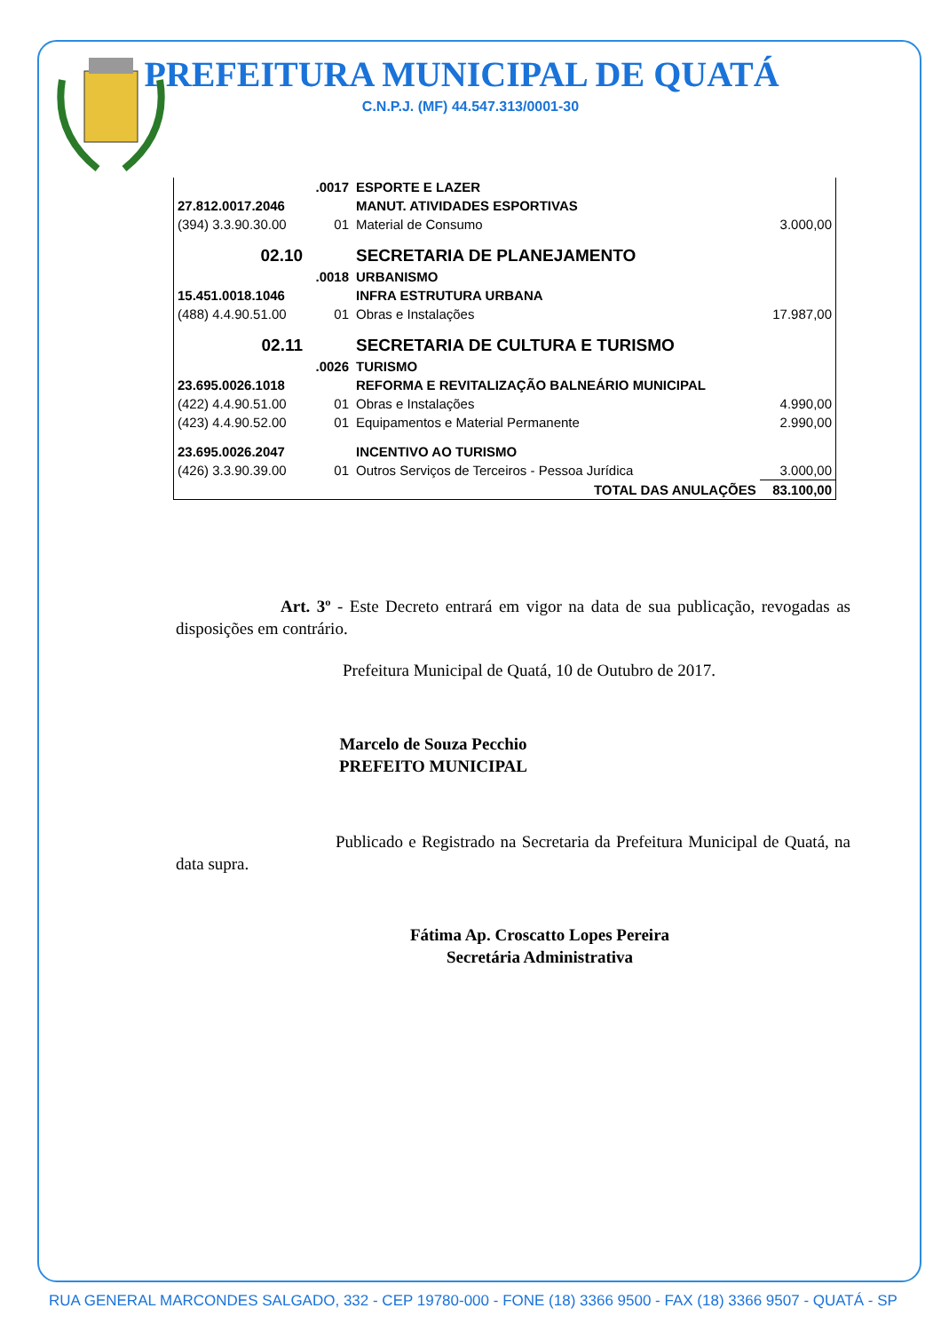PREFEITURA MUNICIPAL DE QUATÁ
C.N.P.J. (MF) 44.547.313/0001-30
| | .0017 | ESPORTE E LAZER | |
| 27.812.0017.2046 | | MANUT. ATIVIDADES ESPORTIVAS | |
| (394) 3.3.90.30.00 | 01 | Material de Consumo | 3.000,00 |
| 02.10 | | SECRETARIA DE PLANEJAMENTO | |
| | .0018 | URBANISMO | |
| 15.451.0018.1046 | | INFRA ESTRUTURA URBANA | |
| (488) 4.4.90.51.00 | 01 | Obras e Instalações | 17.987,00 |
| 02.11 | | SECRETARIA DE CULTURA E TURISMO | |
| | .0026 | TURISMO | |
| 23.695.0026.1018 | | REFORMA E REVITALIZAÇÃO BALNEÁRIO MUNICIPAL | |
| (422) 4.4.90.51.00 | 01 | Obras e Instalações | 4.990,00 |
| (423) 4.4.90.52.00 | 01 | Equipamentos e Material Permanente | 2.990,00 |
| 23.695.0026.2047 | | INCENTIVO AO TURISMO | |
| (426) 3.3.90.39.00 | 01 | Outros Serviços de Terceiros - Pessoa Jurídica | 3.000,00 |
| | | TOTAL DAS ANULAÇÕES | 83.100,00 |
Art. 3º - Este Decreto entrará em vigor na data de sua publicação, revogadas as disposições em contrário.
Prefeitura Municipal de Quatá, 10 de Outubro de 2017.
Marcelo de Souza Pecchio
PREFEITO MUNICIPAL
Publicado e Registrado na Secretaria da Prefeitura Municipal de Quatá, na data supra.
Fátima Ap. Croscatto Lopes Pereira
Secretária Administrativa
RUA GENERAL MARCONDES SALGADO, 332 - CEP 19780-000 - FONE (18) 3366 9500 - FAX (18) 3366 9507 - QUATÁ - SP